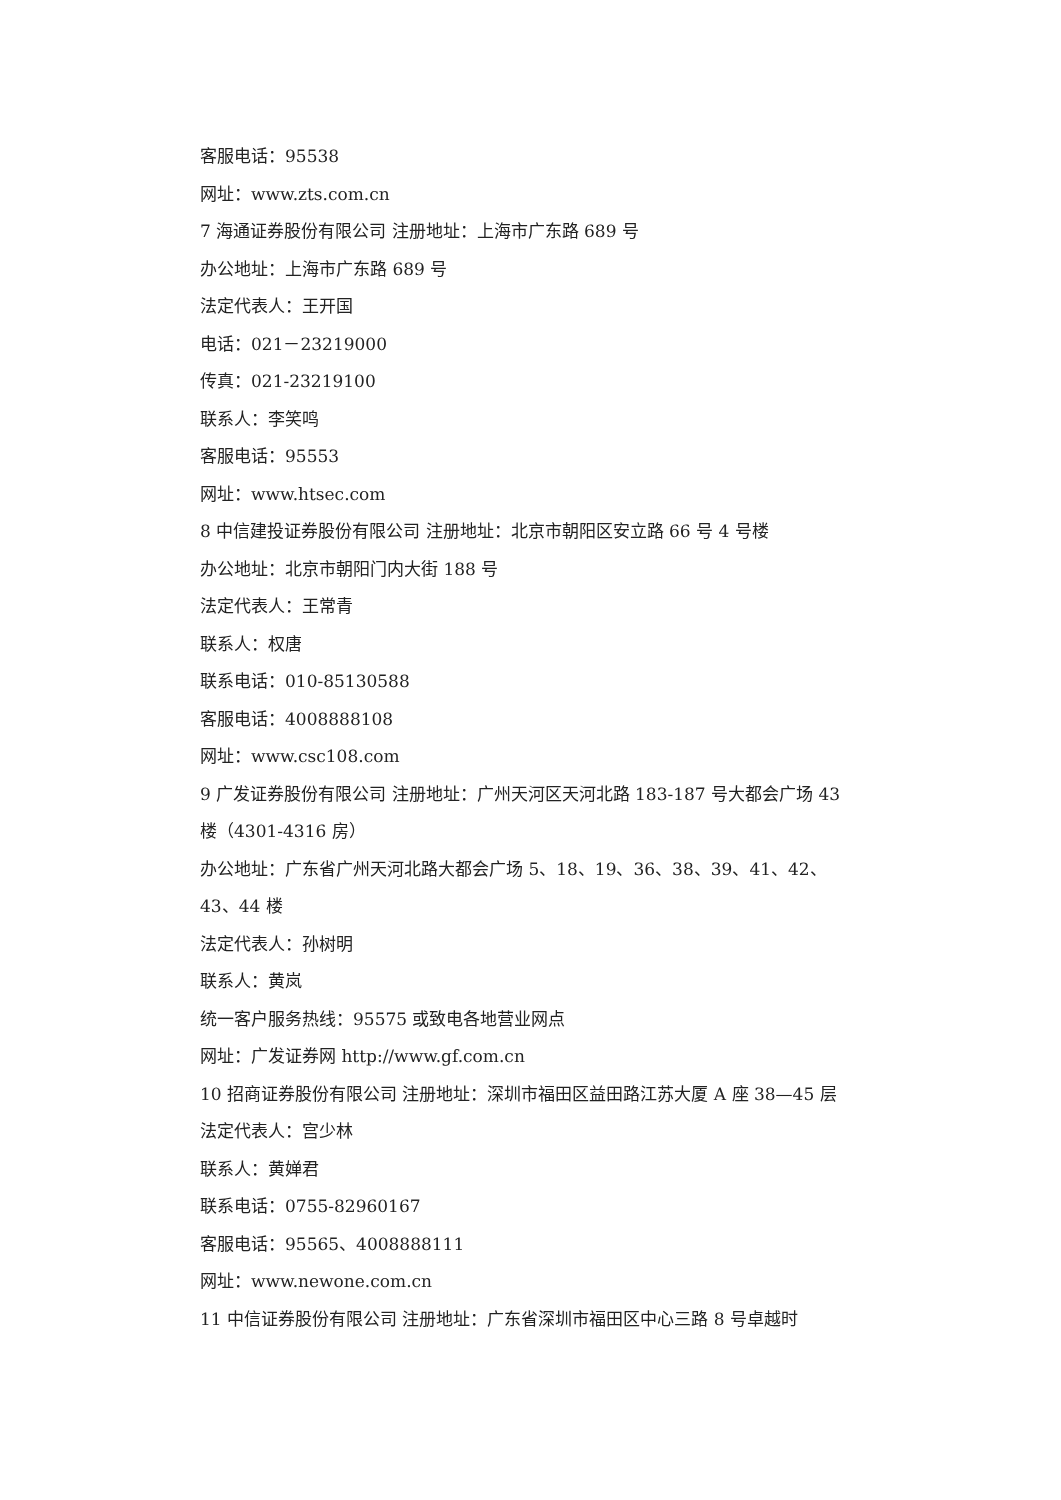客服电话：95538
网址：www.zts.com.cn
7 海通证券股份有限公司 注册地址：上海市广东路 689 号
办公地址：上海市广东路 689 号
法定代表人：王开国
电话：021－23219000
传真：021-23219100
联系人：李笑鸣
客服电话：95553
网址：www.htsec.com
8 中信建投证券股份有限公司 注册地址：北京市朝阳区安立路 66 号 4 号楼
办公地址：北京市朝阳门内大街 188 号
法定代表人：王常青
联系人：权唐
联系电话：010-85130588
客服电话：4008888108
网址：www.csc108.com
9 广发证券股份有限公司 注册地址：广州天河区天河北路 183-187 号大都会广场 43 楼（4301-4316 房）
办公地址：广东省广州天河北路大都会广场 5、18、19、36、38、39、41、42、43、44 楼
法定代表人：孙树明
联系人：黄岚
统一客户服务热线：95575 或致电各地营业网点
网址：广发证券网 http://www.gf.com.cn
10 招商证券股份有限公司 注册地址：深圳市福田区益田路江苏大厦 A 座 38—45 层
法定代表人：宫少林
联系人：黄婵君
联系电话：0755-82960167
客服电话：95565、4008888111
网址：www.newone.com.cn
11 中信证券股份有限公司 注册地址：广东省深圳市福田区中心三路 8 号卓越时